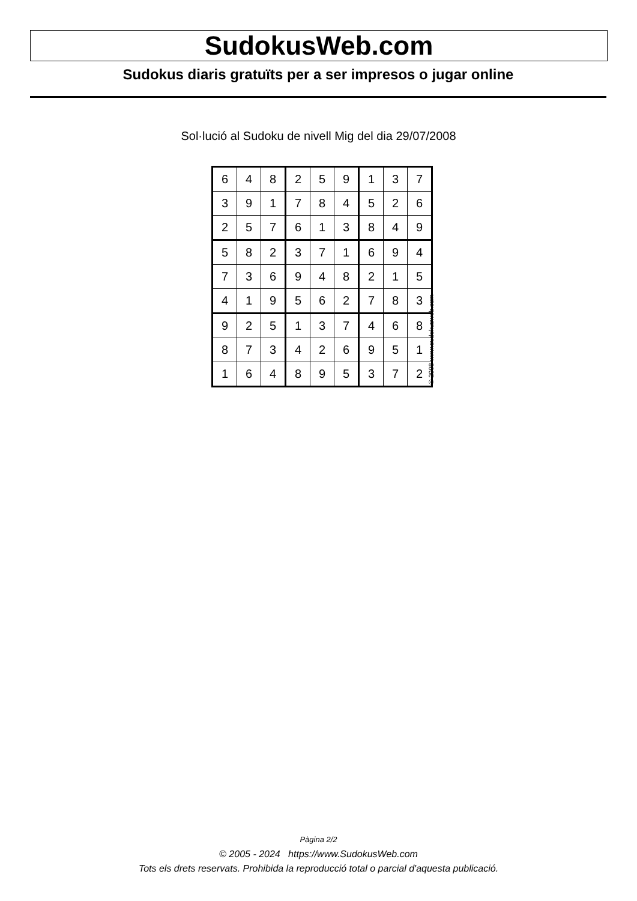SudokusWeb.com
Sudokus diaris gratuïts per a ser impresos o jugar online
Sol·lució al Sudoku de nivell Mig del dia 29/07/2008
| 6 | 4 | 8 | 2 | 5 | 9 | 1 | 3 | 7 |
| 3 | 9 | 1 | 7 | 8 | 4 | 5 | 2 | 6 |
| 2 | 5 | 7 | 6 | 1 | 3 | 8 | 4 | 9 |
| 5 | 8 | 2 | 3 | 7 | 1 | 6 | 9 | 4 |
| 7 | 3 | 6 | 9 | 4 | 8 | 2 | 1 | 5 |
| 4 | 1 | 9 | 5 | 6 | 2 | 7 | 8 | 3 |
| 9 | 2 | 5 | 1 | 3 | 7 | 4 | 6 | 8 |
| 8 | 7 | 3 | 4 | 2 | 6 | 9 | 5 | 1 |
| 1 | 6 | 4 | 8 | 9 | 5 | 3 | 7 | 2 |
© 2008 www.sudokusweb.com
Pàgina 2/2
© 2005 - 2024 https://www.SudokusWeb.com
Tots els drets reservats. Prohibida la reproducció total o parcial d'aquesta publicació.